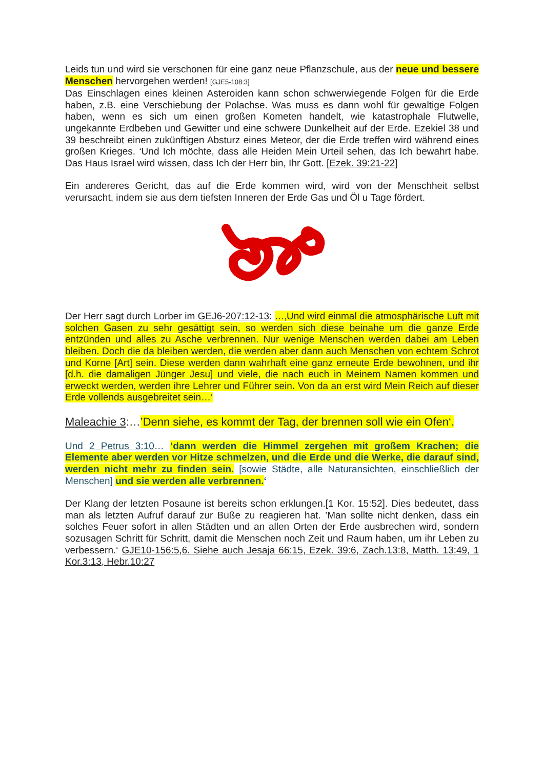Leids tun und wird sie verschonen für eine ganz neue Pflanzschule, aus der neue und bessere Menschen hervorgehen werden! [GJE5-108:3]
Das Einschlagen eines kleinen Asteroiden kann schon schwerwiegende Folgen für die Erde haben, z.B. eine Verschiebung der Polachse. Was muss es dann wohl für gewaltige Folgen haben, wenn es sich um einen großen Kometen handelt, wie katastrophale Flutwelle, ungekannte Erdbeben und Gewitter und eine schwere Dunkelheit auf der Erde. Ezekiel 38 und 39 beschreibt einen zukünftigen Absturz eines Meteor, der die Erde treffen wird während eines großen Krieges. ‘Und Ich möchte, dass alle Heiden Mein Urteil sehen, das Ich bewahrt habe. Das Haus Israel wird wissen, dass Ich der Herr bin, Ihr Gott. [Ezek. 39:21-22]
Ein andereres Gericht, das auf die Erde kommen wird, wird von der Menschheit selbst verursacht, indem sie aus dem tiefsten Inneren der Erde Gas und Öl u Tage fördert.
Der Herr sagt durch Lorber im GEJ6-207:12-13: …‚Und wird einmal die atmosphärische Luft mit solchen Gasen zu sehr gesättigt sein, so werden sich diese beinahe um die ganze Erde entzünden und alles zu Asche verbrennen. Nur wenige Menschen werden dabei am Leben bleiben. Doch die da bleiben werden, die werden aber dann auch Menschen von echtem Schrot und Korne [Art] sein. Diese werden dann wahrhaft eine ganz erneute Erde bewohnen, und ihr [d.h. die damaligen Jünger Jesu] und viele, die nach euch in Meinem Namen kommen und erweckt werden, werden ihre Lehrer und Führer sein. Von da an erst wird Mein Reich auf dieser Erde vollends ausgebreitet sein…‘
Maleachie 3:…’Denn siehe, es kommt der Tag, der brennen soll wie ein Ofen‘.
Und 2 Petrus 3:10… ‘dann werden die Himmel zergehen mit großem Krachen; die Elemente aber werden vor Hitze schmelzen, und die Erde und die Werke, die darauf sind, werden nicht mehr zu finden sein. [sowie Städte, alle Naturansichten, einschließlich der Menschen] und sie werden alle verbrennen.‘
Der Klang der letzten Posaune ist bereits schon erklungen.[1 Kor. 15:52]. Dies bedeutet, dass man als letzten Aufruf darauf zur Buße zu reagieren hat. ’Man sollte nicht denken, dass ein solches Feuer sofort in allen Städten und an allen Orten der Erde ausbrechen wird, sondern sozusagen Schritt für Schritt, damit die Menschen noch Zeit und Raum haben, um ihr Leben zu verbessern.‘ GJE10-156:5,6. Siehe auch Jesaja 66:15, Ezek. 39:6, Zach.13:8, Matth. 13:49, 1 Kor.3:13, Hebr.10:27